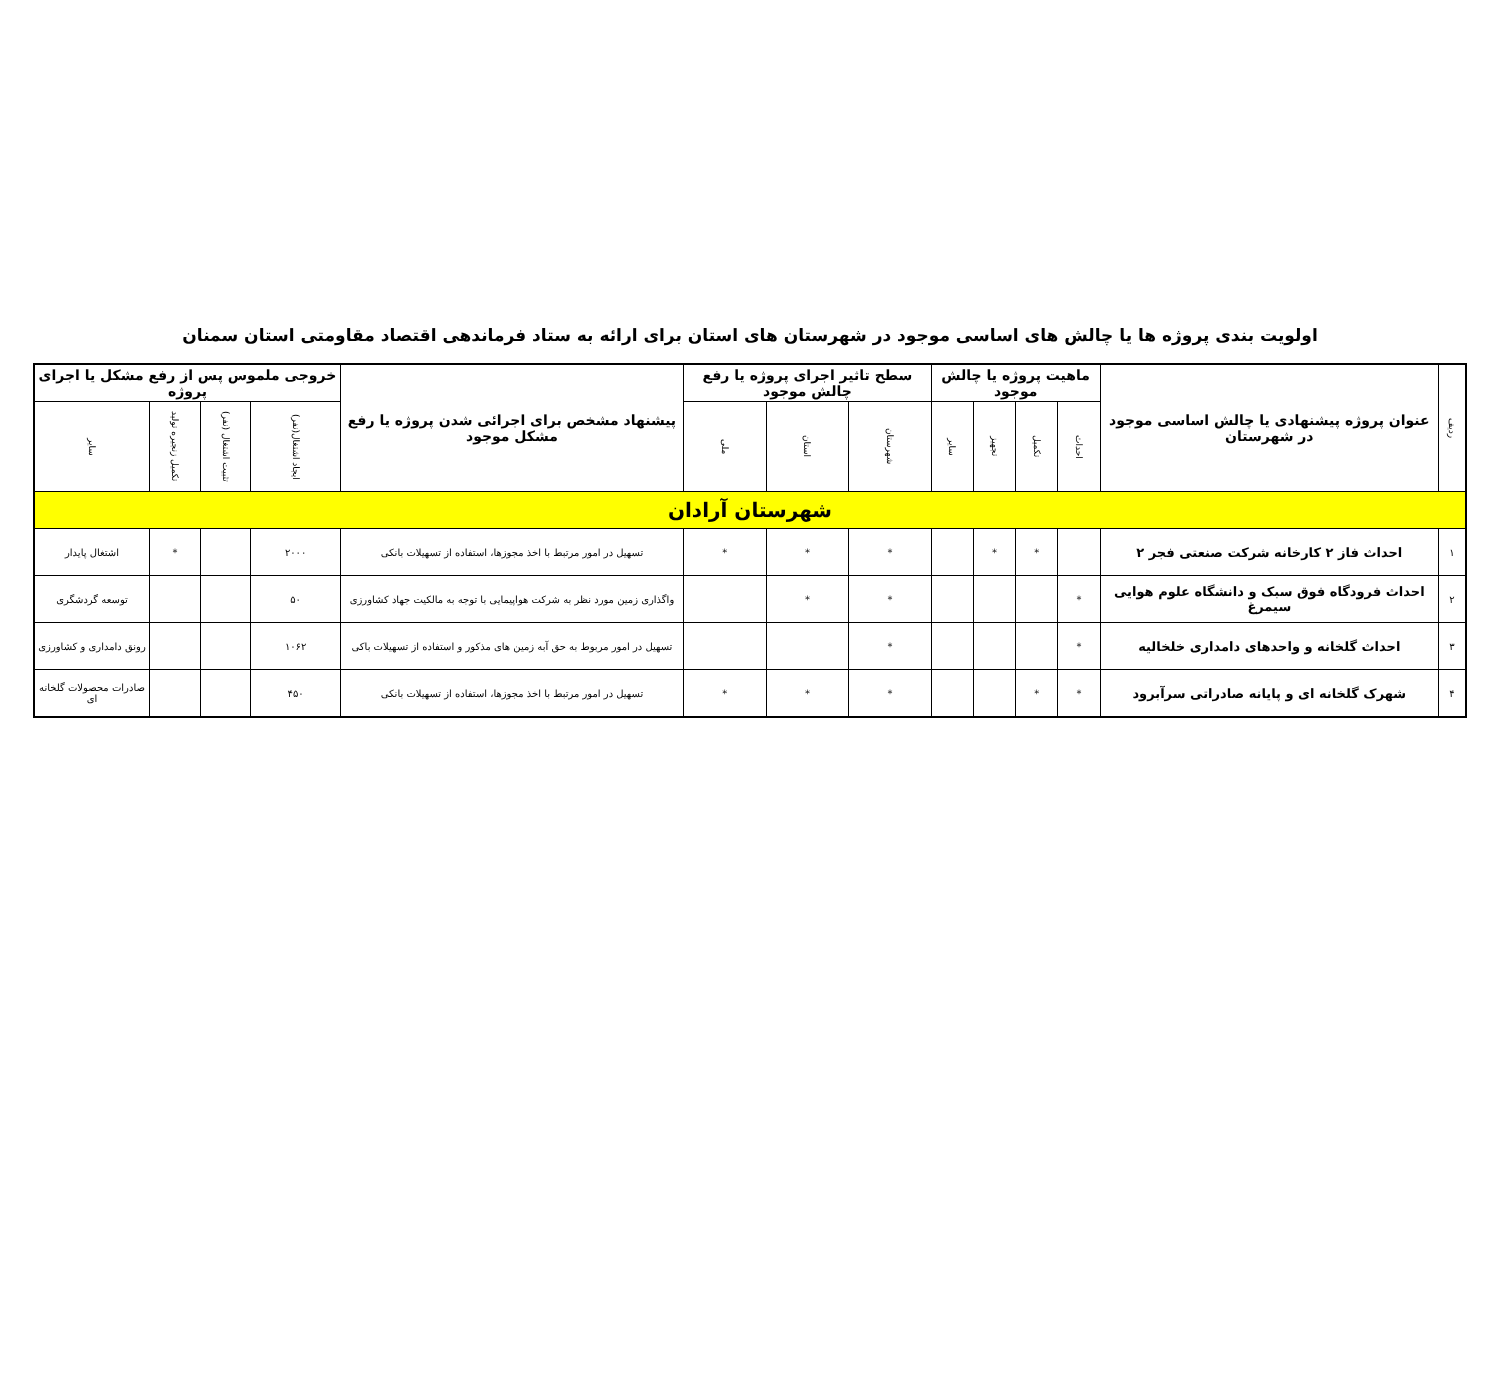اولویت بندی پروژه ها یا چالش های اساسی موجود در شهرستان های استان برای ارائه به ستاد فرماندهی اقتصاد مقاومتی استان سمنان
| ردیف | عنوان پروژه پیشنهادی یا چالش اساسی موجود در شهرستان | ماهیت پروژه یا چالش موجود | | | | سطح تاثیر اجرای پروژه یا رفع چالش موجود | | | پیشنهاد مشخص برای اجرائی شدن پروژه یا رفع مشکل موجود | خروجی ملموس پس از رفع مشکل یا اجرای پروژه | | | |
| --- | --- | --- | --- | --- | --- | --- | --- | --- | --- | --- | --- | --- | --- |
| | | احداث | تکمیل | تجهیز | سایر | شهرستان | استان | ملی | | ایجاد اشتغال(نفر) | تثبیت اشتغال (نفر) | تکمیل زنجیره تولید | سایر |
| شهرستان آرادان | | | | | | | | | | | | | |
| ۱ | احداث فاز ۲ کارخانه شرکت صنعتی فجر ۲ | | * | * | | * | * | * | تسهیل در امور مرتبط با اخذ مجوزها، استفاده از تسهیلات بانکی | ۲۰۰۰ | | * | اشتغال پایدار |
| ۲ | احداث فرودگاه فوق سبک و دانشگاه علوم هوایی سیمرغ | * | | | | * | * | | واگذاری زمین مورد نظر به شرکت هواپیمایی با توجه به مالکیت جهاد کشاورزی | ۵۰ | | | توسعه گردشگری |
| ۳ | احداث گلخانه و واحدهای دامداری خلخالیه | * | | | | * | | | تسهیل در امور مربوط به حق آبه زمین های مذکور و استفاده از تسهیلات باکی | ۱۰۶۲ | | | رونق دامداری و کشاورزی |
| ۴ | شهرک گلخانه ای و پایانه صادراتی سرآبرود | * | * | | | * | * | * | تسهیل در امور مرتبط با اخذ مجوزها، استفاده از تسهیلات بانکی | ۴۵۰ | | | صادرات محصولات گلخانه ای |